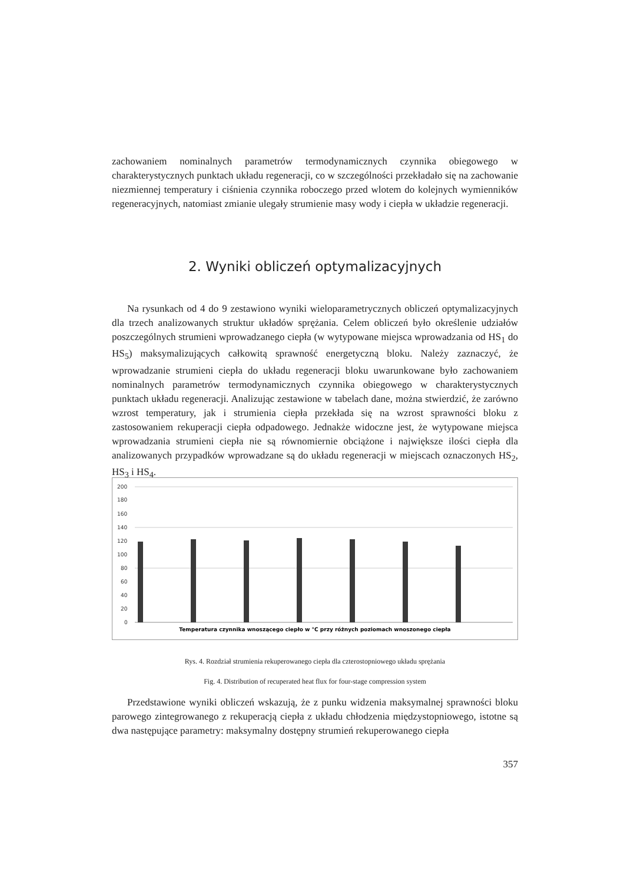zachowaniem nominalnych parametrów termodynamicznych czynnika obiegowego w charakterystycznych punktach układu regeneracji, co w szczególności przekładało się na zachowanie niezmiennej temperatury i ciśnienia czynnika roboczego przed wlotem do kolejnych wymienników regeneracyjnych, natomiast zmianie ulegały strumienie masy wody i ciepła w układzie regeneracji.
2. Wyniki obliczeń optymalizacyjnych
Na rysunkach od 4 do 9 zestawiono wyniki wieloparametrycznych obliczeń optymalizacyjnych dla trzech analizowanych struktur układów sprężania. Celem obliczeń było określenie udziałów poszczególnych strumieni wprowadzanego ciepła (w wytypowane miejsca wprowadzania od HS<sub>1</sub> do HS<sub>5</sub>) maksymalizujących całkowitą sprawność energetyczną bloku. Należy zaznaczyć, że wprowadzanie strumieni ciepła do układu regeneracji bloku uwarunkowane było zachowaniem nominalnych parametrów termodynamicznych czynnika obiegowego w charakterystycznych punktach układu regeneracji. Analizując zestawione w tabelach dane, można stwierdzić, że zarówno wzrost temperatury, jak i strumienia ciepła przekłada się na wzrost sprawności bloku z zastosowaniem rekuperacji ciepła odpadowego. Jednakże widoczne jest, że wytypowane miejsca wprowadzania strumieni ciepła nie są równomiernie obciążone i największe ilości ciepła dla analizowanych przypadków wprowadzane są do układu regeneracji w miejscach oznaczonych HS<sub>2</sub>, HS<sub>3</sub> i HS<sub>4</sub>.
200
180
160
140
120
100
80
60
40
20
0
Temperatura czynnika wnoszącego ciepło w °C przy różnych poziomach wnoszonego ciepła
Rys. 4. Rozdział strumienia rekuperowanego ciepła dla czterostopniowego układu sprężania
Fig. 4. Distribution of recuperated heat flux for four-stage compression system
Przedstawione wyniki obliczeń wskazują, że z punku widzenia maksymalnej sprawności bloku parowego zintegrowanego z rekuperacją ciepła z układu chłodzenia międzystopniowego, istotne są dwa następujące parametry: maksymalny dostępny strumień rekuperowanego ciepła
357